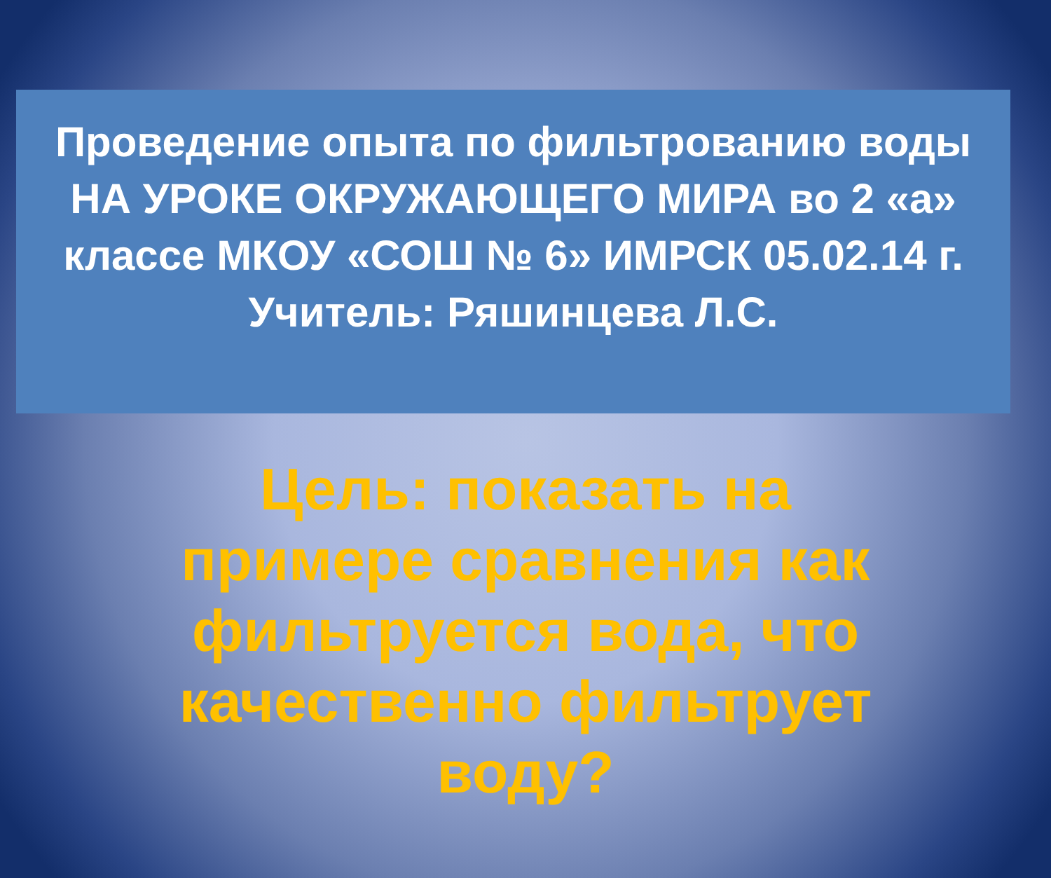Проведение опыта по фильтрованию воды
НА УРОКЕ ОКРУЖАЮЩЕГО МИРА во 2 «а» классе МКОУ «СОШ № 6» ИМРСК 05.02.14 г.
Учитель: Ряшинцева Л.С.
Цель: показать на примере сравнения как фильтруется вода, что качественно фильтрует воду?